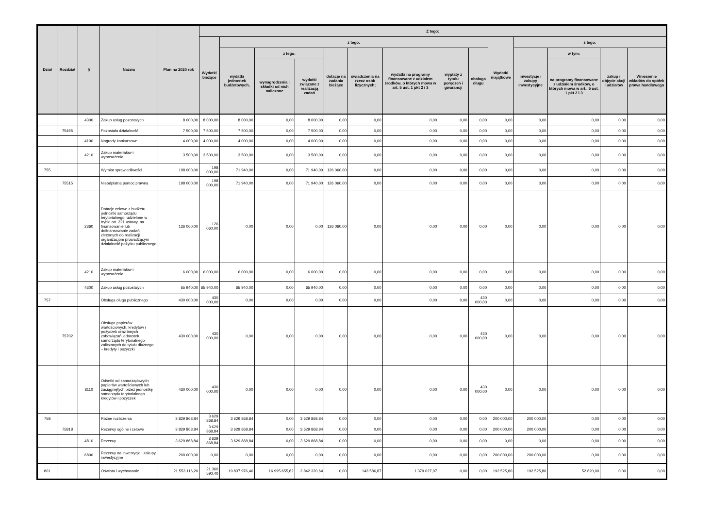| Dział | Rozdział | § | Nazwa | Plan na 2020 rok | Z tego: | | | | | | | | | | | | | |
| --- | --- | --- | --- | --- | --- | --- | --- | --- | --- | --- | --- | --- | --- | --- | --- | --- | --- | --- |
| | | | | | Wydatki bieżące | z tego: | | | | | | | | Wydatki majątkowe | z tego: | | | |
| | | | | | | wydatki jednostek budżetowych, | z tego: | | dotacje na zadania bieżące | świadczenia na rzecz osób fizycznych; | wydatki na programy finansowane z udziałem środków, o których mowa w art. 5 ust. 1 pkt 2 i 3 | wypłaty z tytułu poręczeń i gwarancji | obsługa długu | | inwestycje i zakupy inwestycyjne | w tym: | zakup i objęcie akcji i udziałów | Wniesienie wkładów do spółek prawa handlowego |
| | | | | | | | wynagrodzenia i składki od nich naliczone | wydatki związane z realizacją zadań | | | | | | | | na programy finansowane z udziałem środków, o których mowa w art.. 5 ust. 1 pkt 2 i 3 | | |
| | | 4300 | Zakup usług pozostałych | 8 000,00 | 8 000,00 | 8 000,00 | 0,00 | 8 000,00 | 0,00 | 0,00 | 0,00 | 0,00 | 0,00 | 0,00 | 0,00 | 0,00 | 0,00 | 0,00 |
| | 75495 | | Pozostała działalność | 7 500,00 | 7 500,00 | 7 500,00 | 0,00 | 7 500,00 | 0,00 | 0,00 | 0,00 | 0,00 | 0,00 | 0,00 | 0,00 | 0,00 | 0,00 | 0,00 |
| | | 4190 | Nagrody konkursowe | 4 000,00 | 4 000,00 | 4 000,00 | 0,00 | 4 000,00 | 0,00 | 0,00 | 0,00 | 0,00 | 0,00 | 0,00 | 0,00 | 0,00 | 0,00 | 0,00 |
| | | 4210 | Zakup materiałów i wyposażenia | 3 500,00 | 3 500,00 | 3 500,00 | 0,00 | 3 500,00 | 0,00 | 0,00 | 0,00 | 0,00 | 0,00 | 0,00 | 0,00 | 0,00 | 0,00 | 0,00 |
| 755 | | | Wymiar sprawiedliwości | 198 000,00 | 198 000,00 | 71 940,00 | 0,00 | 71 940,00 | 126 060,00 | 0,00 | 0,00 | 0,00 | 0,00 | 0,00 | 0,00 | 0,00 | 0,00 | 0,00 |
| | 75515 | | Nieodpłatna pomoc prawna | 198 000,00 | 198 000,00 | 71 940,00 | 0,00 | 71 940,00 | 126 060,00 | 0,00 | 0,00 | 0,00 | 0,00 | 0,00 | 0,00 | 0,00 | 0,00 | 0,00 |
| | | 2360 | Dotacje celowe z budżetu jednostki samorządu terytorialnego, udzielone w trybie art. 221 ustawy, na finansowanie lub dofinansowanie zadań zleconych do realizacji organizacjom prowadzącym działalność pożytku publicznego | 126 060,00 | 126 060,00 | 0,00 | 0,00 | 0,00 | 126 060,00 | 0,00 | 0,00 | 0,00 | 0,00 | 0,00 | 0,00 | 0,00 | 0,00 | 0,00 |
| | | 4210 | Zakup materiałów i wyposażenia | 6 000,00 | 6 000,00 | 6 000,00 | 0,00 | 6 000,00 | 0,00 | 0,00 | 0,00 | 0,00 | 0,00 | 0,00 | 0,00 | 0,00 | 0,00 | 0,00 |
| | | 4300 | Zakup usług pozostałych | 65 940,00 | 65 940,00 | 65 940,00 | 0,00 | 65 940,00 | 0,00 | 0,00 | 0,00 | 0,00 | 0,00 | 0,00 | 0,00 | 0,00 | 0,00 | 0,00 |
| 757 | | | Obsługa długu publicznego | 430 000,00 | 430 000,00 | 0,00 | 0,00 | 0,00 | 0,00 | 0,00 | 0,00 | 0,00 | 430 000,00 | 0,00 | 0,00 | 0,00 | 0,00 | 0,00 |
| | 75702 | | Obsługa papierów wartościowych, kredytów i pożyczek oraz innych zobowiązań jednostek samorządu terytorialnego zaliczanych do tytułu dłużnego – kredyty i pożyczki | 430 000,00 | 430 000,00 | 0,00 | 0,00 | 0,00 | 0,00 | 0,00 | 0,00 | 0,00 | 430 000,00 | 0,00 | 0,00 | 0,00 | 0,00 | 0,00 |
| | | 8110 | Odsetki od samorządowych papierów wartościowych lub zaciągniętych przez jednostkę samorządu terytorialnego kredytów i pożyczek | 430 000,00 | 430 000,00 | 0,00 | 0,00 | 0,00 | 0,00 | 0,00 | 0,00 | 0,00 | 430 000,00 | 0,00 | 0,00 | 0,00 | 0,00 | 0,00 |
| 758 | | | Różne rozliczenia | 3 829 868,84 | 3 629 868,84 | 3 629 868,84 | 0,00 | 3 629 868,84 | 0,00 | 0,00 | 0,00 | 0,00 | 0,00 | 200 000,00 | 200 000,00 | 0,00 | 0,00 | 0,00 |
| | 75818 | | Rezerwy ogólne i celowe | 3 829 868,84 | 3 629 868,84 | 3 629 868,84 | 0,00 | 3 629 868,84 | 0,00 | 0,00 | 0,00 | 0,00 | 0,00 | 200 000,00 | 200 000,00 | 0,00 | 0,00 | 0,00 |
| | | 4810 | Rezerwy | 3 629 868,84 | 3 629 868,84 | 3 629 868,84 | 0,00 | 3 629 868,84 | 0,00 | 0,00 | 0,00 | 0,00 | 0,00 | 0,00 | 0,00 | 0,00 | 0,00 | 0,00 |
| | | 6800 | Rezerwy na inwestycje i zakupy inwestycyjne | 200 000,00 | 0,00 | 0,00 | 0,00 | 0,00 | 0,00 | 0,00 | 0,00 | 0,00 | 0,00 | 200 000,00 | 200 000,00 | 0,00 | 0,00 | 0,00 |
| 801 | | | Oświata i wychowanie | 21 553 116,20 | 21 360 590,40 | 19 837 976,46 | 16 995 655,82 | 2 842 320,64 | 0,00 | 143 586,87 | 1 379 027,07 | 0,00 | 0,00 | 192 525,80 | 192 525,80 | 52 620,00 | 0,00 | 0,00 |